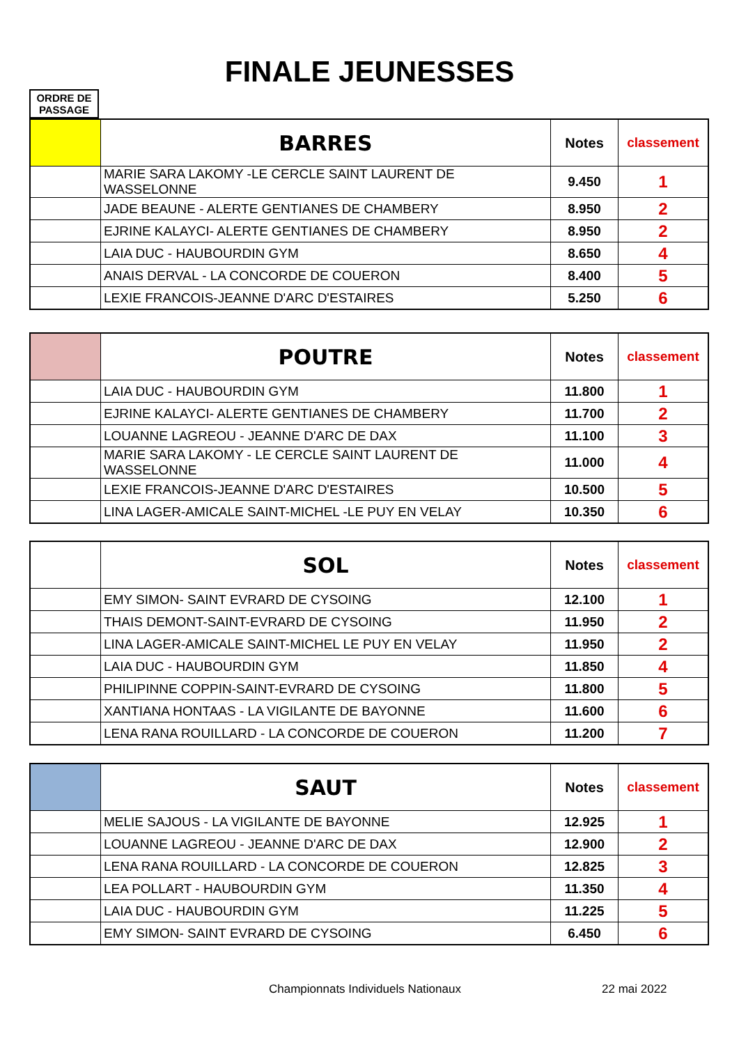FINALE JEUNESSES
ORDRE DE
PASSAGE
| | BARRES | Notes | classement |
| | MARIE SARA LAKOMY -LE CERCLE SAINT LAURENT DE WASSELONNE | 9.450 | 1 |
| | JADE BEAUNE - ALERTE GENTIANES DE CHAMBERY | 8.950 | 2 |
| | EJRINE KALAYCI- ALERTE GENTIANES DE CHAMBERY | 8.950 | 2 |
| | LAIA DUC - HAUBOURDIN GYM | 8.650 | 4 |
| | ANAIS DERVAL - LA CONCORDE DE COUERON | 8.400 | 5 |
| | LEXIE FRANCOIS-JEANNE D'ARC D'ESTAIRES | 5.250 | 6 |
| | POUTRE | Notes | classement |
| | LAIA DUC - HAUBOURDIN GYM | 11.800 | 1 |
| | EJRINE KALAYCI- ALERTE GENTIANES DE CHAMBERY | 11.700 | 2 |
| | LOUANNE LAGREOU - JEANNE D'ARC DE DAX | 11.100 | 3 |
| | MARIE SARA LAKOMY - LE CERCLE SAINT LAURENT DE WASSELONNE | 11.000 | 4 |
| | LEXIE FRANCOIS-JEANNE D'ARC D'ESTAIRES | 10.500 | 5 |
| | LINA LAGER-AMICALE SAINT-MICHEL -LE PUY EN VELAY | 10.350 | 6 |
| | SOL | Notes | classement |
| | EMY SIMON- SAINT EVRARD DE CYSOING | 12.100 | 1 |
| | THAIS DEMONT-SAINT-EVRARD DE CYSOING | 11.950 | 2 |
| | LINA LAGER-AMICALE SAINT-MICHEL LE PUY EN VELAY | 11.950 | 2 |
| | LAIA DUC - HAUBOURDIN GYM | 11.850 | 4 |
| | PHILIPINNE COPPIN-SAINT-EVRARD DE CYSOING | 11.800 | 5 |
| | XANTIANA HONTAAS - LA VIGILANTE DE BAYONNE | 11.600 | 6 |
| | LENA RANA ROUILLARD - LA CONCORDE DE COUERON | 11.200 | 7 |
| | SAUT | Notes | classement |
| | MELIE SAJOUS - LA VIGILANTE DE BAYONNE | 12.925 | 1 |
| | LOUANNE LAGREOU - JEANNE D'ARC DE DAX | 12.900 | 2 |
| | LENA RANA ROUILLARD - LA CONCORDE DE COUERON | 12.825 | 3 |
| | LEA POLLART - HAUBOURDIN GYM | 11.350 | 4 |
| | LAIA DUC - HAUBOURDIN GYM | 11.225 | 5 |
| | EMY SIMON- SAINT EVRARD DE CYSOING | 6.450 | 6 |
Championnats Individuels Nationaux
22 mai 2022